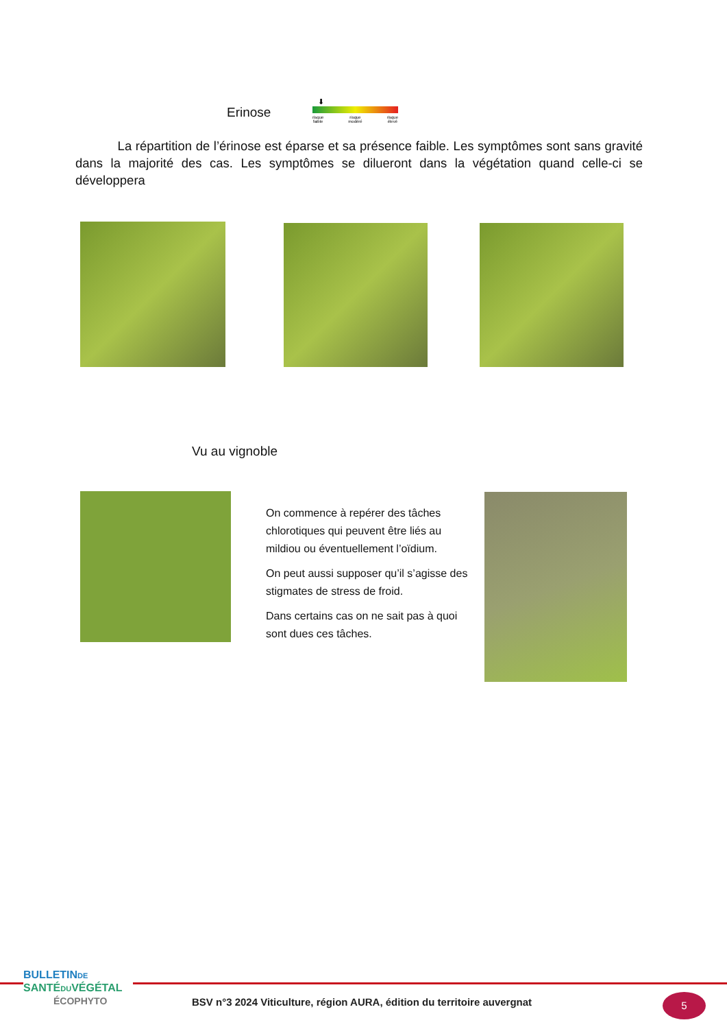Erinose
⬇
risque
faible risque
modéré risque
élevé
La répartition de l’érinose est éparse et sa présence faible. Les symptômes sont sans gravité dans la majorité des cas. Les symptômes se dilueront dans la végétation quand celle-ci se développera
Vu au vignoble
On commence à repérer des tâches chlorotiques qui peuvent être liés au mildiou ou éventuellement l’oïdium.
On peut aussi supposer qu’il s’agisse des stigmates de stress de froid.
Dans certains cas on ne sait pas à quoi sont dues ces tâches.
BULLETINDE
SANTÉDUVÉGÉTAL
ÉCOPHYTO
BSV n°3 2024 Viticulture, région AURA, édition du territoire auvergnat
5